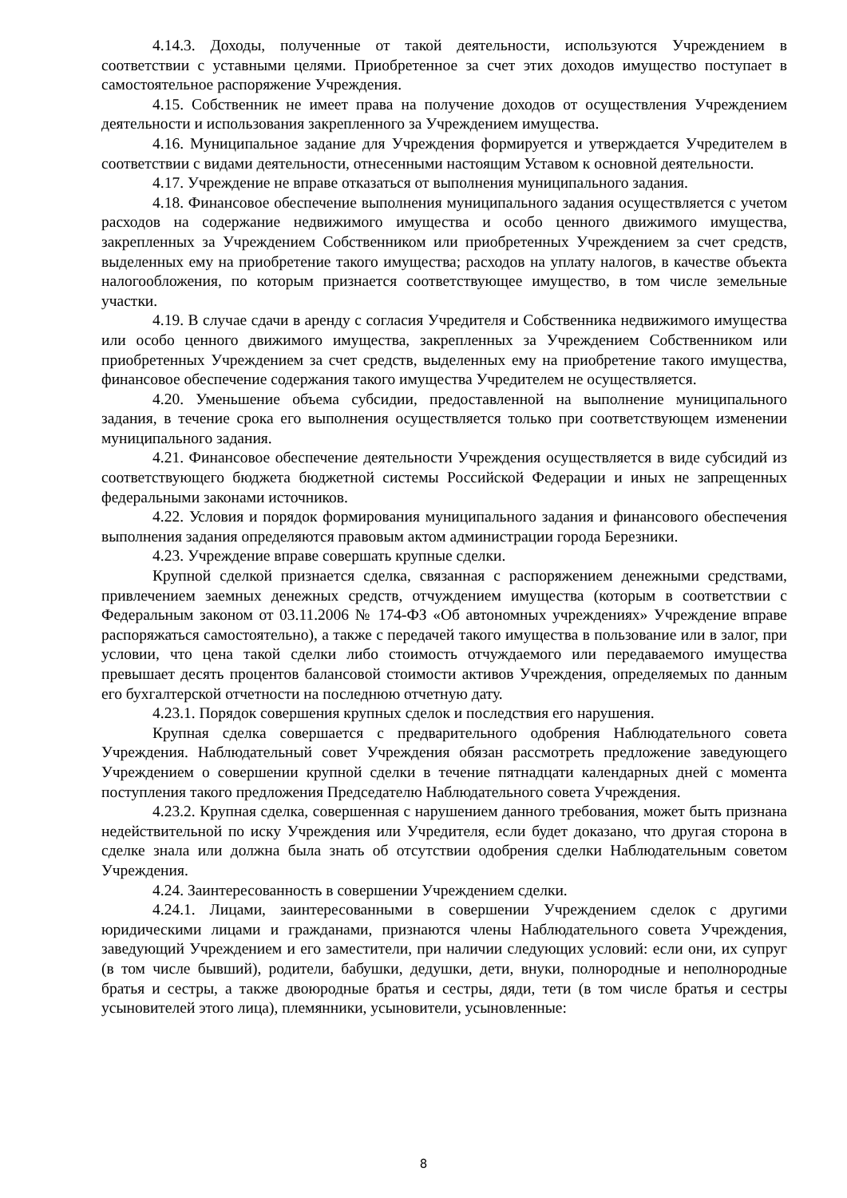4.14.3. Доходы, полученные от такой деятельности, используются Учреждением в соответствии с уставными целями. Приобретенное за счет этих доходов имущество поступает в самостоятельное распоряжение Учреждения.
4.15. Собственник не имеет права на получение доходов от осуществления Учреждением деятельности и использования закрепленного за Учреждением имущества.
4.16. Муниципальное задание для Учреждения формируется и утверждается Учредителем в соответствии с видами деятельности, отнесенными настоящим Уставом к основной деятельности.
4.17. Учреждение не вправе отказаться от выполнения муниципального задания.
4.18. Финансовое обеспечение выполнения муниципального задания осуществляется с учетом расходов на содержание недвижимого имущества и особо ценного движимого имущества, закрепленных за Учреждением Собственником или приобретенных Учреждением за счет средств, выделенных ему на приобретение такого имущества; расходов на уплату налогов, в качестве объекта налогообложения, по которым признается соответствующее имущество, в том числе земельные участки.
4.19. В случае сдачи в аренду с согласия Учредителя и Собственника недвижимого имущества или особо ценного движимого имущества, закрепленных за Учреждением Собственником или приобретенных Учреждением за счет средств, выделенных ему на приобретение такого имущества, финансовое обеспечение содержания такого имущества Учредителем не осуществляется.
4.20. Уменьшение объема субсидии, предоставленной на выполнение муниципального задания, в течение срока его выполнения осуществляется только при соответствующем изменении муниципального задания.
4.21. Финансовое обеспечение деятельности Учреждения осуществляется в виде субсидий из соответствующего бюджета бюджетной системы Российской Федерации и иных не запрещенных федеральными законами источников.
4.22. Условия и порядок формирования муниципального задания и финансового обеспечения выполнения задания определяются правовым актом администрации города Березники.
4.23. Учреждение вправе совершать крупные сделки.
Крупной сделкой признается сделка, связанная с распоряжением денежными средствами, привлечением заемных денежных средств, отчуждением имущества (которым в соответствии с Федеральным законом от 03.11.2006 № 174-ФЗ «Об автономных учреждениях» Учреждение вправе распоряжаться самостоятельно), а также с передачей такого имущества в пользование или в залог, при условии, что цена такой сделки либо стоимость отчуждаемого или передаваемого имущества превышает десять процентов балансовой стоимости активов Учреждения, определяемых по данным его бухгалтерской отчетности на последнюю отчетную дату.
4.23.1. Порядок совершения крупных сделок и последствия его нарушения.
Крупная сделка совершается с предварительного одобрения Наблюдательного совета Учреждения. Наблюдательный совет Учреждения обязан рассмотреть предложение заведующего Учреждением о совершении крупной сделки в течение пятнадцати календарных дней с момента поступления такого предложения Председателю Наблюдательного совета Учреждения.
4.23.2. Крупная сделка, совершенная с нарушением данного требования, может быть признана недействительной по иску Учреждения или Учредителя, если будет доказано, что другая сторона в сделке знала или должна была знать об отсутствии одобрения сделки Наблюдательным советом Учреждения.
4.24. Заинтересованность в совершении Учреждением сделки.
4.24.1. Лицами, заинтересованными в совершении Учреждением сделок с другими юридическими лицами и гражданами, признаются члены Наблюдательного совета Учреждения, заведующий Учреждением и его заместители, при наличии следующих условий: если они, их супруг (в том числе бывший), родители, бабушки, дедушки, дети, внуки, полнородные и неполнородные братья и сестры, а также двоюродные братья и сестры, дяди, тети (в том числе братья и сестры усыновителей этого лица), племянники, усыновители, усыновленные:
8